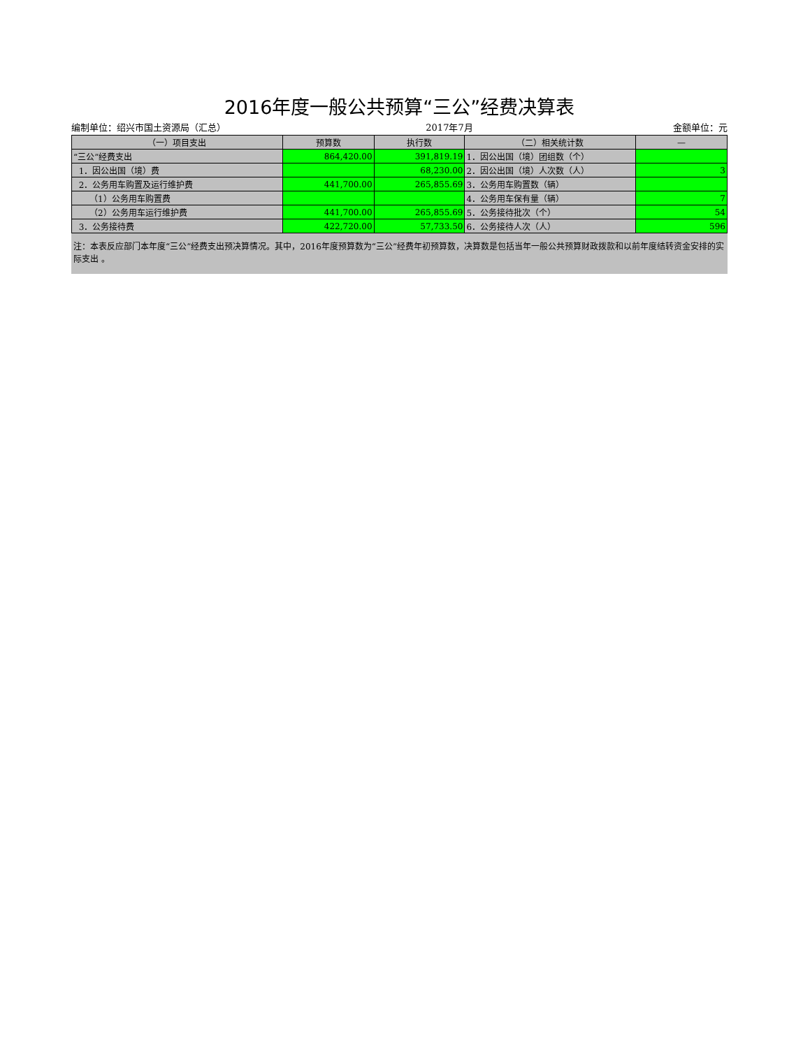2016年度一般公共预算“三公”经费决算表
编制单位：绍兴市国土资源局（汇总） 2017年7月 金额单位：元
| （一）项目支出 | 预算数 | 执行数 | （二）相关统计数 | — |
| --- | --- | --- | --- | --- |
| “三公”经费支出 | 864,420.00 | 391,819.19 | 1．因公出国（境）团组数（个） | |
| 1．因公出国（境）费 | | 68,230.00 | 2．因公出国（境）人次数（人） | 3 |
| 2．公务用车购置及运行维护费 | 441,700.00 | 265,855.69 | 3．公务用车购置数（辆） | |
| （1）公务用车购置费 | | | 4．公务用车保有量（辆） | 7 |
| （2）公务用车运行维护费 | 441,700.00 | 265,855.69 | 5．公务接待批次（个） | 54 |
| 3．公务接待费 | 422,720.00 | 57,733.50 | 6．公务接待人次（人） | 596 |
注：本表反应部门本年度“三公”经费支出预决算情况。其中，2016年度预算数为“三公”经费年初预算数，决算数是包括当年一般公共预算财政拨款和以前年度结转资金安排的实际支出 。